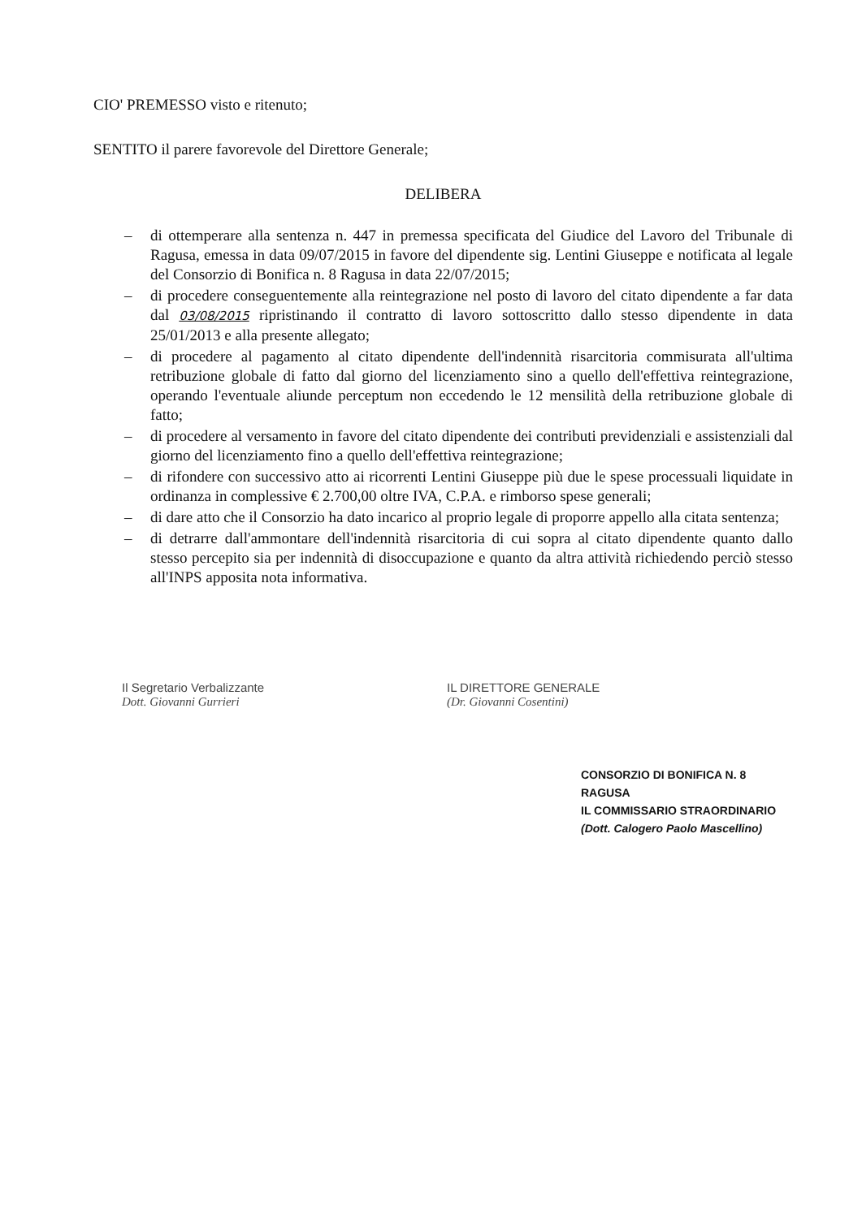CIO' PREMESSO visto e ritenuto;
SENTITO il parere favorevole del Direttore Generale;
DELIBERA
– di ottemperare alla sentenza n. 447 in premessa specificata del Giudice del Lavoro del Tribunale di Ragusa, emessa in data 09/07/2015 in favore del dipendente sig. Lentini Giuseppe e notificata al legale del Consorzio di Bonifica n. 8 Ragusa in data 22/07/2015;
– di procedere conseguentemente alla reintegrazione nel posto di lavoro del citato dipendente a far data dal 03/08/2015 ripristinando il contratto di lavoro sottoscritto dallo stesso dipendente in data 25/01/2013 e alla presente allegato;
– di procedere al pagamento al citato dipendente dell'indennità risarcitoria commisurata all'ultima retribuzione globale di fatto dal giorno del licenziamento sino a quello dell'effettiva reintegrazione, operando l'eventuale aliunde perceptum non eccedendo le 12 mensilità della retribuzione globale di fatto;
– di procedere al versamento in favore del citato dipendente dei contributi previdenziali e assistenziali dal giorno del licenziamento fino a quello dell'effettiva reintegrazione;
– di rifondere con successivo atto ai ricorrenti Lentini Giuseppe più due le spese processuali liquidate in ordinanza in complessive € 2.700,00 oltre IVA, C.P.A. e rimborso spese generali;
– di dare atto che il Consorzio ha dato incarico al proprio legale di proporre appello alla citata sentenza;
– di detrarre dall'ammontare dell'indennità risarcitoria di cui sopra al citato dipendente quanto dallo stesso percepito sia per indennità di disoccupazione e quanto da altra attività richiedendo perciò stesso all'INPS apposita nota informativa.
Il Segretario Verbalizzante
Dott. Giovanni Gurrieri
IL DIRETTORE GENERALE
(Dr. Giovanni Cosentini)
CONSORZIO DI BONIFICA N. 8 RAGUSA
IL COMMISSARIO STRAORDINARIO
(Dott. Calogero Paolo Mascellino)